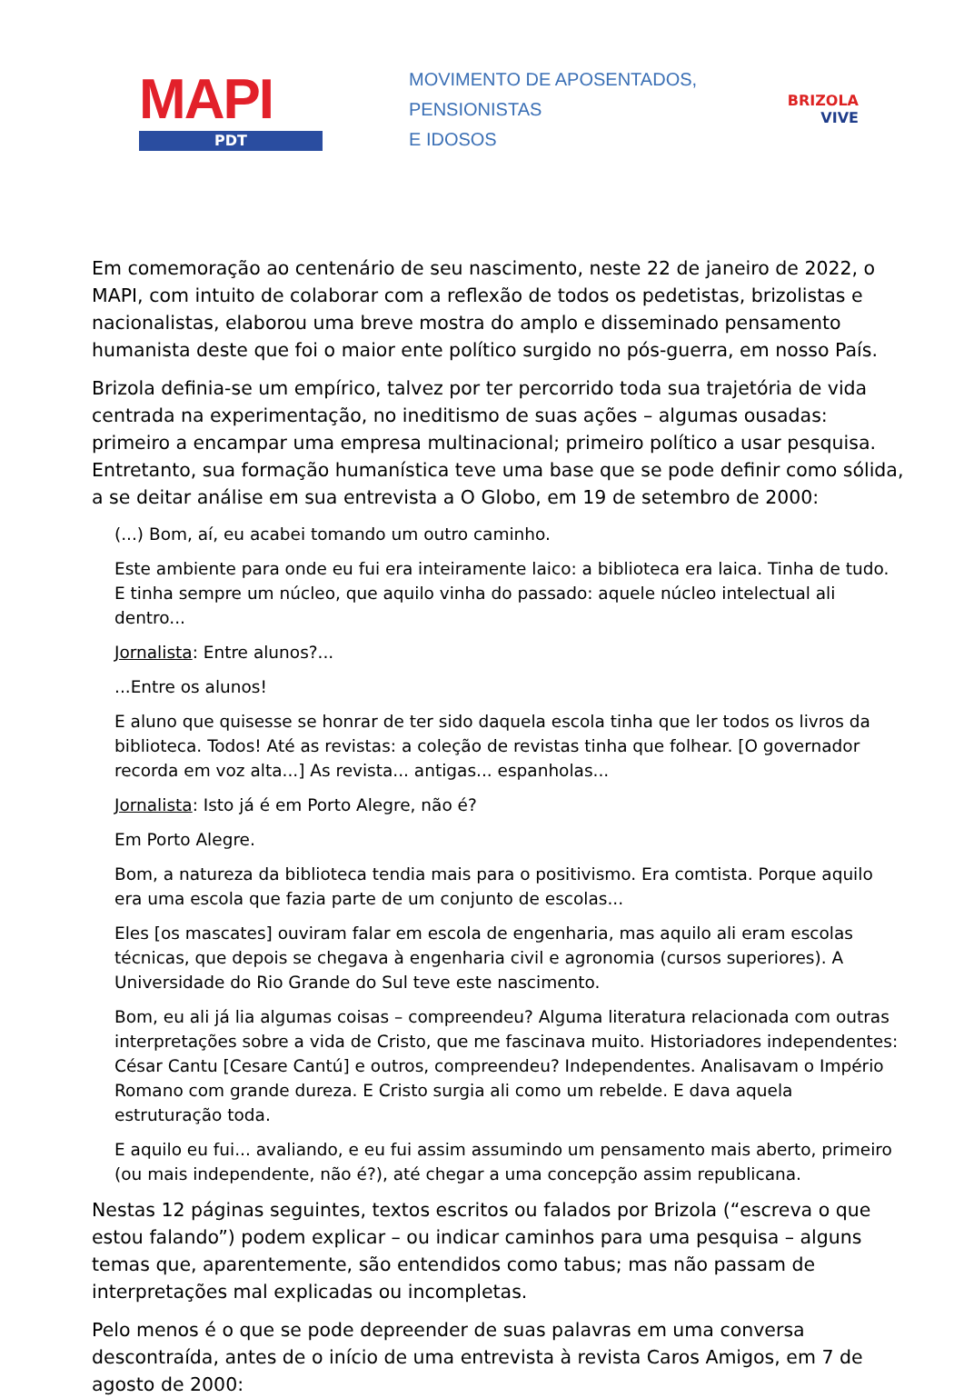MAPI
PDT
MOVIMENTO DE APOSENTADOS,
PENSIONISTAS
E IDOSOS
BRIZOLA
VIVE
Em comemoração ao centenário de seu nascimento, neste 22 de janeiro de 2022, o MAPI, com intuito de colaborar com a reflexão de todos os pedetistas, brizolistas e nacionalistas, elaborou uma breve mostra do amplo e disseminado pensamento humanista deste que foi o maior ente político surgido no pós-guerra, em nosso País.
Brizola definia-se um empírico, talvez por ter percorrido toda sua trajetória de vida centrada na experimentação, no ineditismo de suas ações – algumas ousadas: primeiro a encampar uma empresa multinacional; primeiro político a usar pesquisa. Entretanto, sua formação humanística teve uma base que se pode definir como sólida, a se deitar análise em sua entrevista a O Globo, em 19 de setembro de 2000:
(...) Bom, aí, eu acabei tomando um outro caminho.
Este ambiente para onde eu fui era inteiramente laico: a biblioteca era laica. Tinha de tudo. E tinha sempre um núcleo, que aquilo vinha do passado: aquele núcleo intelectual ali dentro...
Jornalista: Entre alunos?...
...Entre os alunos!
E aluno que quisesse se honrar de ter sido daquela escola tinha que ler todos os livros da biblioteca. Todos! Até as revistas: a coleção de revistas tinha que folhear. [O governador recorda em voz alta...] As revista... antigas... espanholas...
Jornalista: Isto já é em Porto Alegre, não é?
Em Porto Alegre.
Bom, a natureza da biblioteca tendia mais para o positivismo. Era comtista. Porque aquilo era uma escola que fazia parte de um conjunto de escolas...
Eles [os mascates] ouviram falar em escola de engenharia, mas aquilo ali eram escolas técnicas, que depois se chegava à engenharia civil e agronomia (cursos superiores). A Universidade do Rio Grande do Sul teve este nascimento.
Bom, eu ali já lia algumas coisas – compreendeu? Alguma literatura relacionada com outras interpretações sobre a vida de Cristo, que me fascinava muito. Historiadores independentes: César Cantu [Cesare Cantú] e outros, compreendeu? Independentes. Analisavam o Império Romano com grande dureza. E Cristo surgia ali como um rebelde. E dava aquela estruturação toda.
E aquilo eu fui... avaliando, e eu fui assim assumindo um pensamento mais aberto, primeiro (ou mais independente, não é?), até chegar a uma concepção assim republicana.
Nestas 12 páginas seguintes, textos escritos ou falados por Brizola (“escreva o que estou falando”) podem explicar – ou indicar caminhos para uma pesquisa – alguns temas que, aparentemente, são entendidos como tabus; mas não passam de interpretações mal explicadas ou incompletas.
Pelo menos é o que se pode depreender de suas palavras em uma conversa descontraída, antes de o início de uma entrevista à revista Caros Amigos, em 7 de agosto de 2000: